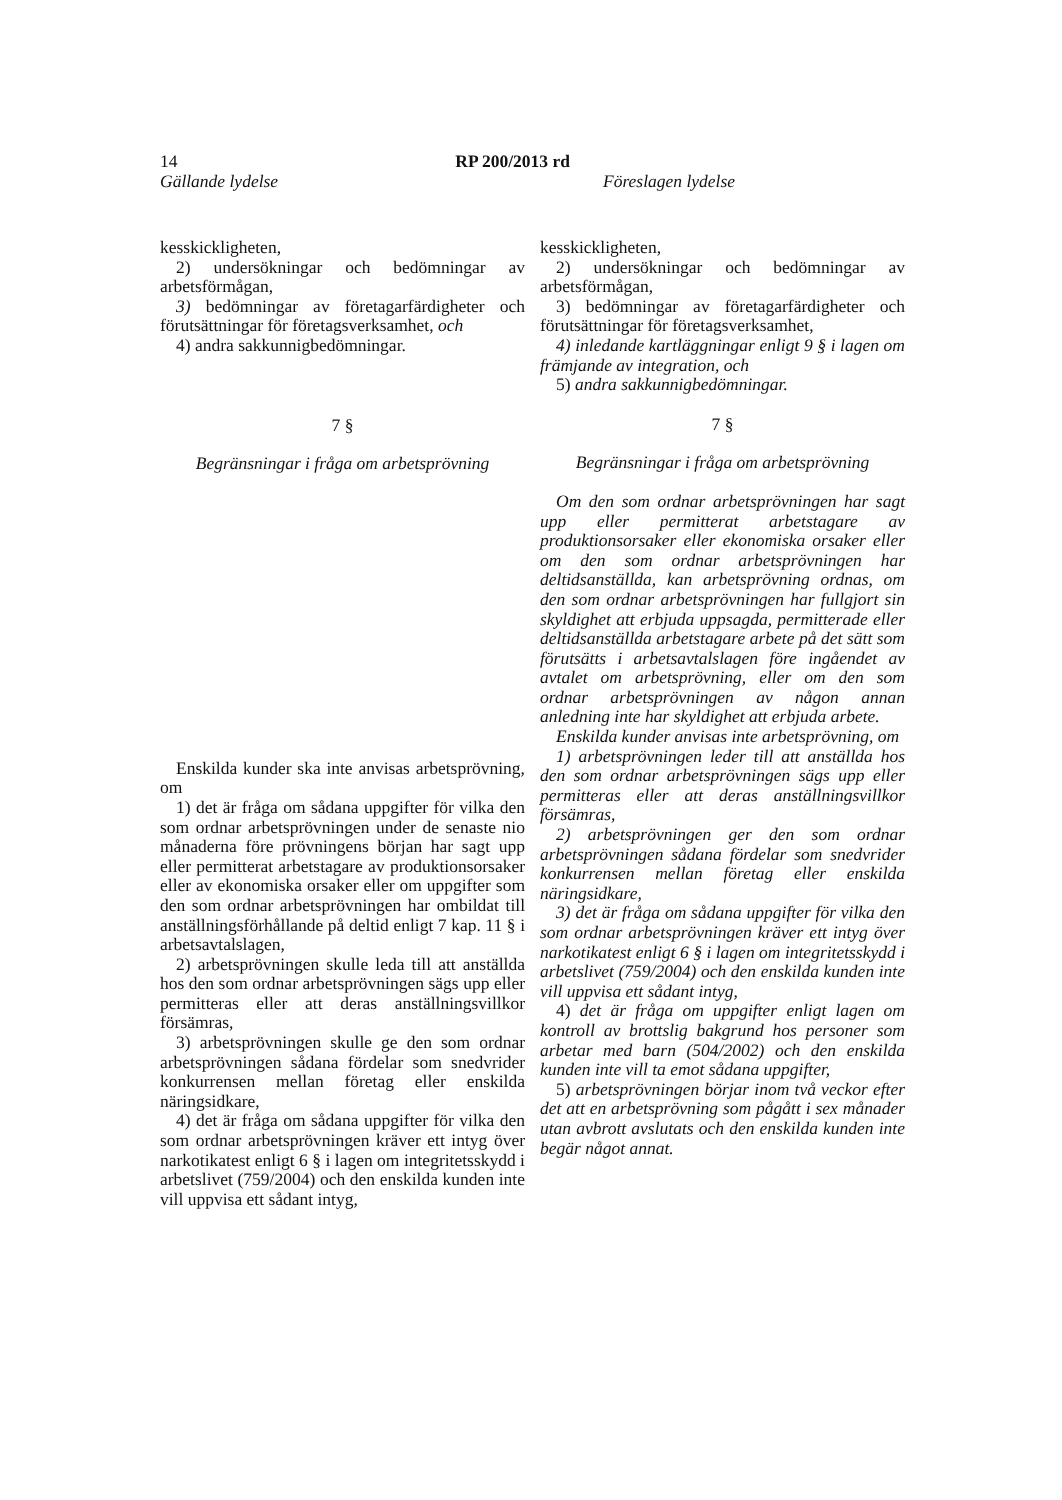14 RP 200/2013 rd
Gällande lydelse Föreslagen lydelse
kesskickligheten,
2) undersökningar och bedömningar av arbetsförmågan,
3) bedömningar av företagarfärdigheter och förutsättningar för företagsverksamhet, och
4) andra sakkunnigbedömningar.
7 §
Begränsningar i fråga om arbetsprövning
Enskilda kunder ska inte anvisas arbetsprövning, om
1) det är fråga om sådana uppgifter för vilka den som ordnar arbetsprövningen under de senaste nio månaderna före prövningens början har sagt upp eller permitterat arbetstagare av produktionsorsaker eller av ekonomiska orsaker eller om uppgifter som den som ordnar arbetsprövningen har ombildat till anställningsförhållande på deltid enligt 7 kap. 11 § i arbetsavtalslagen,
2) arbetsprövningen skulle leda till att anställda hos den som ordnar arbetsprövningen sägs upp eller permitteras eller att deras anställningsvillkor försämras,
3) arbetsprövningen skulle ge den som ordnar arbetsprövningen sådana fördelar som snedvrider konkurrensen mellan företag eller enskilda näringsidkare,
4) det är fråga om sådana uppgifter för vilka den som ordnar arbetsprövningen kräver ett intyg över narkotikatest enligt 6 § i lagen om integritetsskydd i arbetslivet (759/2004) och den enskilda kunden inte vill uppvisa ett sådant intyg,
kesskickligheten,
2) undersökningar och bedömningar av arbetsförmågan,
3) bedömningar av företagarfärdigheter och förutsättningar för företagsverksamhet,
4) inledande kartläggningar enligt 9 § i lagen om främjande av integration, och
5) andra sakkunnigbedömningar.
7 §
Begränsningar i fråga om arbetsprövning
Om den som ordnar arbetsprövningen har sagt upp eller permitterat arbetstagare av produktionsorsaker eller ekonomiska orsaker eller om den som ordnar arbetsprövningen har deltidsanställda, kan arbetsprövning ordnas, om den som ordnar arbetsprövningen har fullgjort sin skyldighet att erbjuda uppsagda, permitterade eller deltidsanställda arbetstagare arbete på det sätt som förutsätts i arbetsavtalslagen före ingåendet av avtalet om arbetsprövning, eller om den som ordnar arbetsprövningen av någon annan anledning inte har skyldighet att erbjuda arbete.
Enskilda kunder anvisas inte arbetsprövning, om
1) arbetsprövningen leder till att anställda hos den som ordnar arbetsprövningen sägs upp eller permitteras eller att deras anställningsvillkor försämras,
2) arbetsprövningen ger den som ordnar arbetsprövningen sådana fördelar som snedvrider konkurrensen mellan företag eller enskilda näringsidkare,
3) det är fråga om sådana uppgifter för vilka den som ordnar arbetsprövningen kräver ett intyg över narkotikatest enligt 6 § i lagen om integritetsskydd i arbetslivet (759/2004) och den enskilda kunden inte vill uppvisa ett sådant intyg,
4) det är fråga om uppgifter enligt lagen om kontroll av brottslig bakgrund hos personer som arbetar med barn (504/2002) och den enskilda kunden inte vill ta emot sådana uppgifter,
5) arbetsprövningen börjar inom två veckor efter det att en arbetsprövning som pågått i sex månader utan avbrott avslutats och den enskilda kunden inte begär något annat.